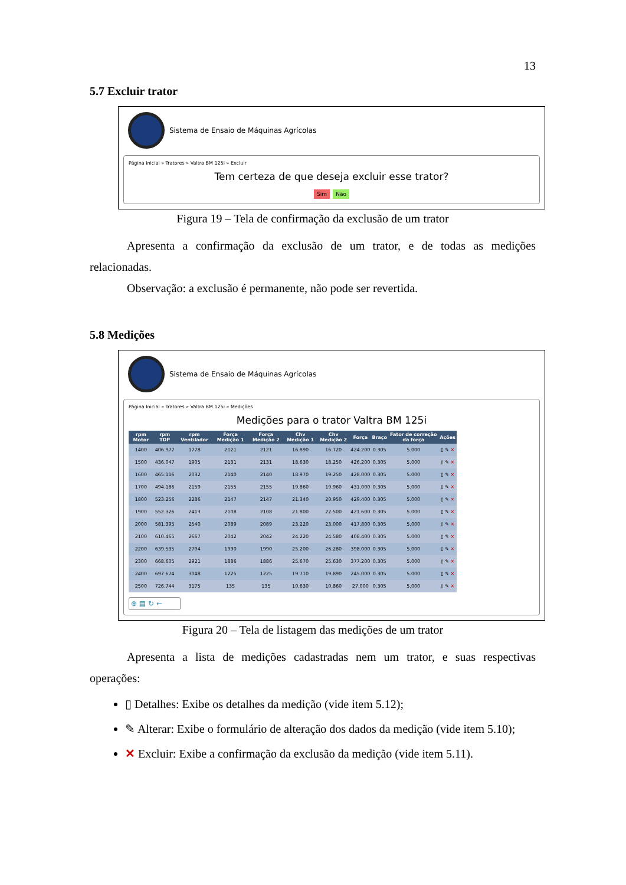13
5.7 Excluir trator
Sistema de Ensaio de Máquinas Agrícolas
Página Inicial » Tratores » Valtra BM 125i » Excluir
Tem certeza de que deseja excluir esse trator?
Sim Não
Figura 19 – Tela de confirmação da exclusão de um trator
Apresenta a confirmação da exclusão de um trator, e de todas as medições relacionadas.
Observação: a exclusão é permanente, não pode ser revertida.
5.8 Medições
Sistema de Ensaio de Máquinas Agrícolas
Página Inicial » Tratores » Valtra BM 125i » Medições
Medições para o trator Valtra BM 125i
| rpm Motor | rpm TDP | rpm Ventilador | Força Medição 1 | Força Medição 2 | Chv Medição 1 | Chv Medição 2 | Força | Braço | Fator de correção da força | Ações |
| --- | --- | --- | --- | --- | --- | --- | --- | --- | --- | --- |
| 1400 | 406.977 | 1778 | 2121 | 2121 | 16.890 | 16.720 | 424.200 | 0.305 | 5.000 | ▯ ✎ ✕ |
| 1500 | 436.047 | 1905 | 2131 | 2131 | 18.630 | 18.250 | 426.200 | 0.305 | 5.000 | ▯ ✎ ✕ |
| 1600 | 465.116 | 2032 | 2140 | 2140 | 18.970 | 19.250 | 428.000 | 0.305 | 5.000 | ▯ ✎ ✕ |
| 1700 | 494.186 | 2159 | 2155 | 2155 | 19.860 | 19.960 | 431.000 | 0.305 | 5.000 | ▯ ✎ ✕ |
| 1800 | 523.256 | 2286 | 2147 | 2147 | 21.340 | 20.950 | 429.400 | 0.305 | 5.000 | ▯ ✎ ✕ |
| 1900 | 552.326 | 2413 | 2108 | 2108 | 21.800 | 22.500 | 421.600 | 0.305 | 5.000 | ▯ ✎ ✕ |
| 2000 | 581.395 | 2540 | 2089 | 2089 | 23.220 | 23.000 | 417.800 | 0.305 | 5.000 | ▯ ✎ ✕ |
| 2100 | 610.465 | 2667 | 2042 | 2042 | 24.220 | 24.580 | 408.400 | 0.305 | 5.000 | ▯ ✎ ✕ |
| 2200 | 639.535 | 2794 | 1990 | 1990 | 25.200 | 26.280 | 398.000 | 0.305 | 5.000 | ▯ ✎ ✕ |
| 2300 | 668.605 | 2921 | 1886 | 1886 | 25.670 | 25.630 | 377.200 | 0.305 | 5.000 | ▯ ✎ ✕ |
| 2400 | 697.674 | 3048 | 1225 | 1225 | 19.710 | 19.890 | 245.000 | 0.305 | 5.000 | ▯ ✎ ✕ |
| 2500 | 726.744 | 3175 | 135 | 135 | 10.630 | 10.860 | 27.000 | 0.305 | 5.000 | ▯ ✎ ✕ |
⊕ ▤ ↻ ←
Figura 20 – Tela de listagem das medições de um trator
Apresenta a lista de medições cadastradas nem um trator, e suas respectivas operações:
▯ Detalhes: Exibe os detalhes da medição (vide item 5.12);
✎ Alterar: Exibe o formulário de alteração dos dados da medição (vide item 5.10);
✕ Excluir: Exibe a confirmação da exclusão da medição (vide item 5.11).